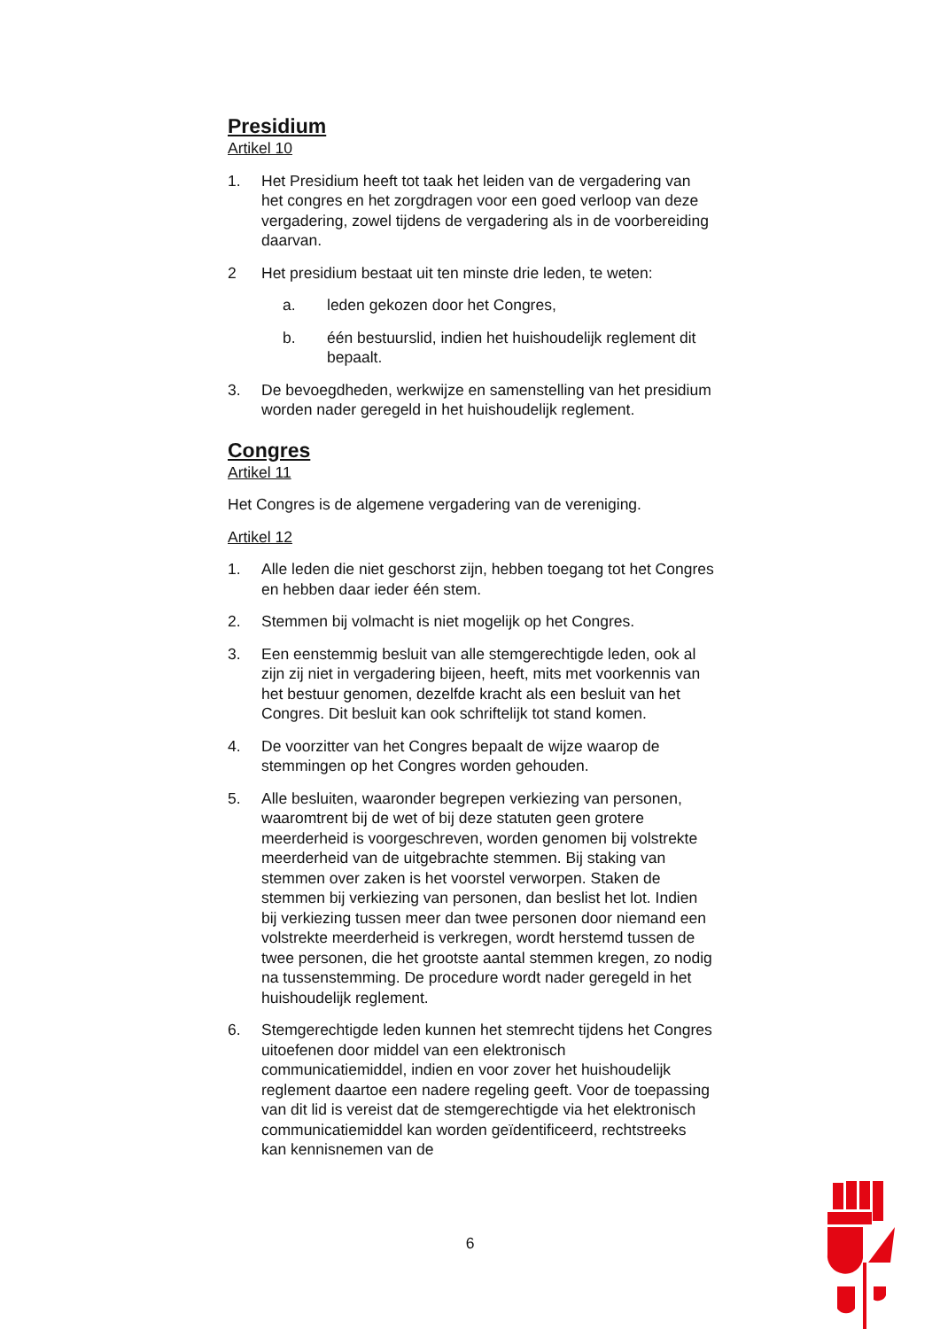Presidium
Artikel 10
1. Het Presidium heeft tot taak het leiden van de vergadering van het congres en het zorgdragen voor een goed verloop van deze vergadering, zowel tijdens de vergadering als in de voorbereiding daarvan.
2 Het presidium bestaat uit ten minste drie leden, te weten:
a. leden gekozen door het Congres,
b. één bestuurslid, indien het huishoudelijk reglement dit bepaalt.
3. De bevoegdheden, werkwijze en samenstelling van het presidium worden nader geregeld in het huishoudelijk reglement.
Congres
Artikel 11
Het Congres is de algemene vergadering van de vereniging.
Artikel 12
1. Alle leden die niet geschorst zijn, hebben toegang tot het Congres en hebben daar ieder één stem.
2. Stemmen bij volmacht is niet mogelijk op het Congres.
3. Een eenstemmig besluit van alle stemgerechtigde leden, ook al zijn zij niet in vergadering bijeen, heeft, mits met voorkennis van het bestuur genomen, dezelfde kracht als een besluit van het Congres. Dit besluit kan ook schriftelijk tot stand komen.
4. De voorzitter van het Congres bepaalt de wijze waarop de stemmingen op het Congres worden gehouden.
5. Alle besluiten, waaronder begrepen verkiezing van personen, waaromtrent bij de wet of bij deze statuten geen grotere meerderheid is voorgeschreven, worden genomen bij volstrekte meerderheid van de uitgebrachte stemmen. Bij staking van stemmen over zaken is het voorstel verworpen. Staken de stemmen bij verkiezing van personen, dan beslist het lot. Indien bij verkiezing tussen meer dan twee personen door niemand een volstrekte meerderheid is verkregen, wordt herstemd tussen de twee personen, die het grootste aantal stemmen kregen, zo nodig na tussenstemming. De procedure wordt nader geregeld in het huishoudelijk reglement.
6. Stemgerechtigde leden kunnen het stemrecht tijdens het Congres uitoefenen door middel van een elektronisch communicatiemiddel, indien en voor zover het huishoudelijk reglement daartoe een nadere regeling geeft. Voor de toepassing van dit lid is vereist dat de stemgerechtigde via het elektronisch communicatiemiddel kan worden geïdentificeerd, rechtstreeks kan kennisnemen van de
6